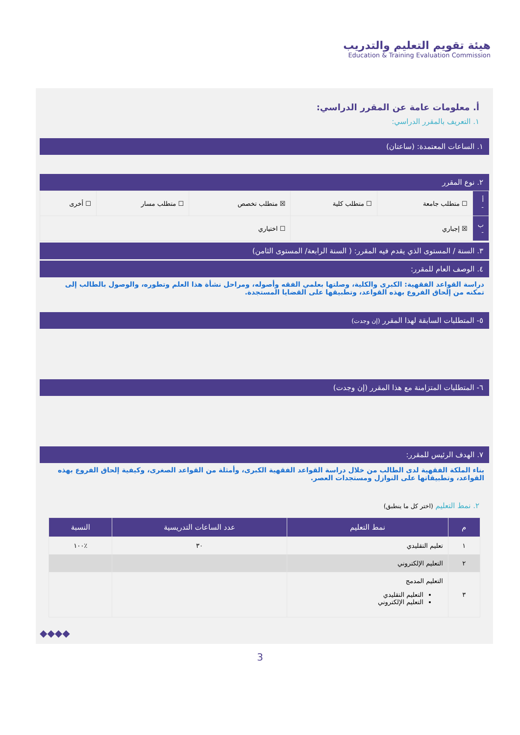هيئة تقويم التعليم والتدريب
Education & Training Evaluation Commission
أ. معلومات عامة عن المقرر الدراسي:
١. التعريف بالمقرر الدراسي:
١. الساعات المعتمدة: (ساعتان)
٢. نوع المقرر
| أ - | ☐ متطلب جامعة | ☐ متطلب كلية | ☒ متطلب تخصص | ☐ متطلب مسار | ☐ أخرى |
| ب - | ☒ إجباري | | ☐ اختياري | | |
٣. السنة / المستوى الذي يقدم فيه المقرر: ( السنة الرابعة/ المستوى الثامن)
٤. الوصف العام للمقرر:
دراسة القواعد الفقهية: الكبرى والكلية، وصلتها بعلمي الفقه وأصوله، ومراحل نشأة هذا العلم وتطوره، والوصول بالطالب إلى تمكنه من إلحاق الفروع بهذه القواعد، وتطبيقها على القضايا المستجدة.
٥- المتطلبات السابقة لهذا المقرر (إن وجدت)
٦- المتطلبات المتزامنة مع هذا المقرر (إن وجدت)
٧. الهدف الرئيس للمقرر:
بناء الملكة الفقهية لدى الطالب من خلال دراسة القواعد الفقهية الكبرى، وأمثلة من القواعد الصغرى، وكيفية إلحاق الفروع بهذه القواعد، وتطبيقاتها على النوازل ومستجدات العصر.
٢. نمط التعليم (اختر كل ما ينطبق)
| م | نمط التعليم | عدد الساعات التدريسية | النسبة |
| --- | --- | --- | --- |
| ١ | تعليم التقليدي | ٣٠ | ٪١٠٠ |
| ٢ | التعليم الإلكتروني | | |
| ٣ | التعليم المدمج التعليم التقليدي التعليم الإلكتروني | | |
◆◆◆◆
3